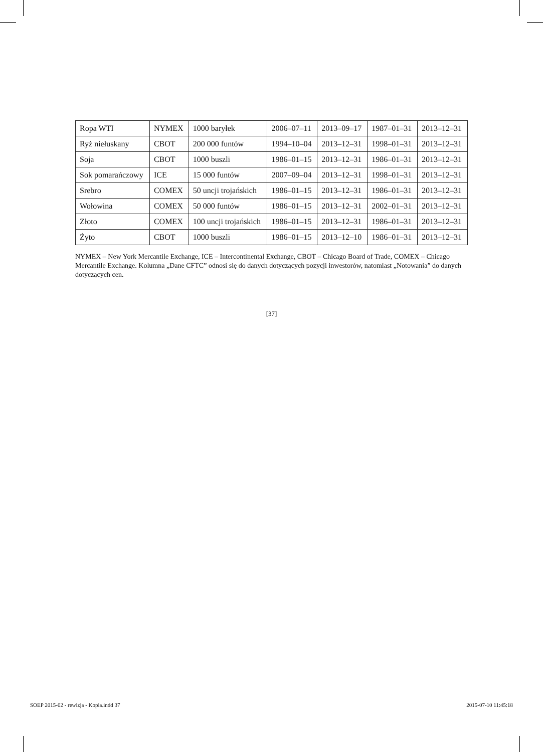| Ropa WTI | NYMEX | 1000 baryłek | 2006–07–11 | 2013–09–17 | 1987–01–31 | 2013–12–31 |
| Ryż niełuskany | CBOT | 200 000 funtów | 1994–10–04 | 2013–12–31 | 1998–01–31 | 2013–12–31 |
| Soja | CBOT | 1000 buszli | 1986–01–15 | 2013–12–31 | 1986–01–31 | 2013–12–31 |
| Sok pomarańczowy | ICE | 15 000 funtów | 2007–09–04 | 2013–12–31 | 1998–01–31 | 2013–12–31 |
| Srebro | COMEX | 50 uncji trojańskich | 1986–01–15 | 2013–12–31 | 1986–01–31 | 2013–12–31 |
| Wołowina | COMEX | 50 000 funtów | 1986–01–15 | 2013–12–31 | 2002–01–31 | 2013–12–31 |
| Złoto | COMEX | 100 uncji trojańskich | 1986–01–15 | 2013–12–31 | 1986–01–31 | 2013–12–31 |
| Żyto | CBOT | 1000 buszli | 1986–01–15 | 2013–12–10 | 1986–01–31 | 2013–12–31 |
NYMEX – New York Mercantile Exchange, ICE – Intercontinental Exchange, CBOT – Chicago Board of Trade, COMEX – Chicago Mercantile Exchange. Kolumna „Dane CFTC” odnosi się do danych dotyczących pozycji inwestorów, natomiast „Notowania” do danych dotyczących cen.
[37]
SOEP 2015-02 - rewizja - Kopia.indd 37 2015-07-10 11:45:18